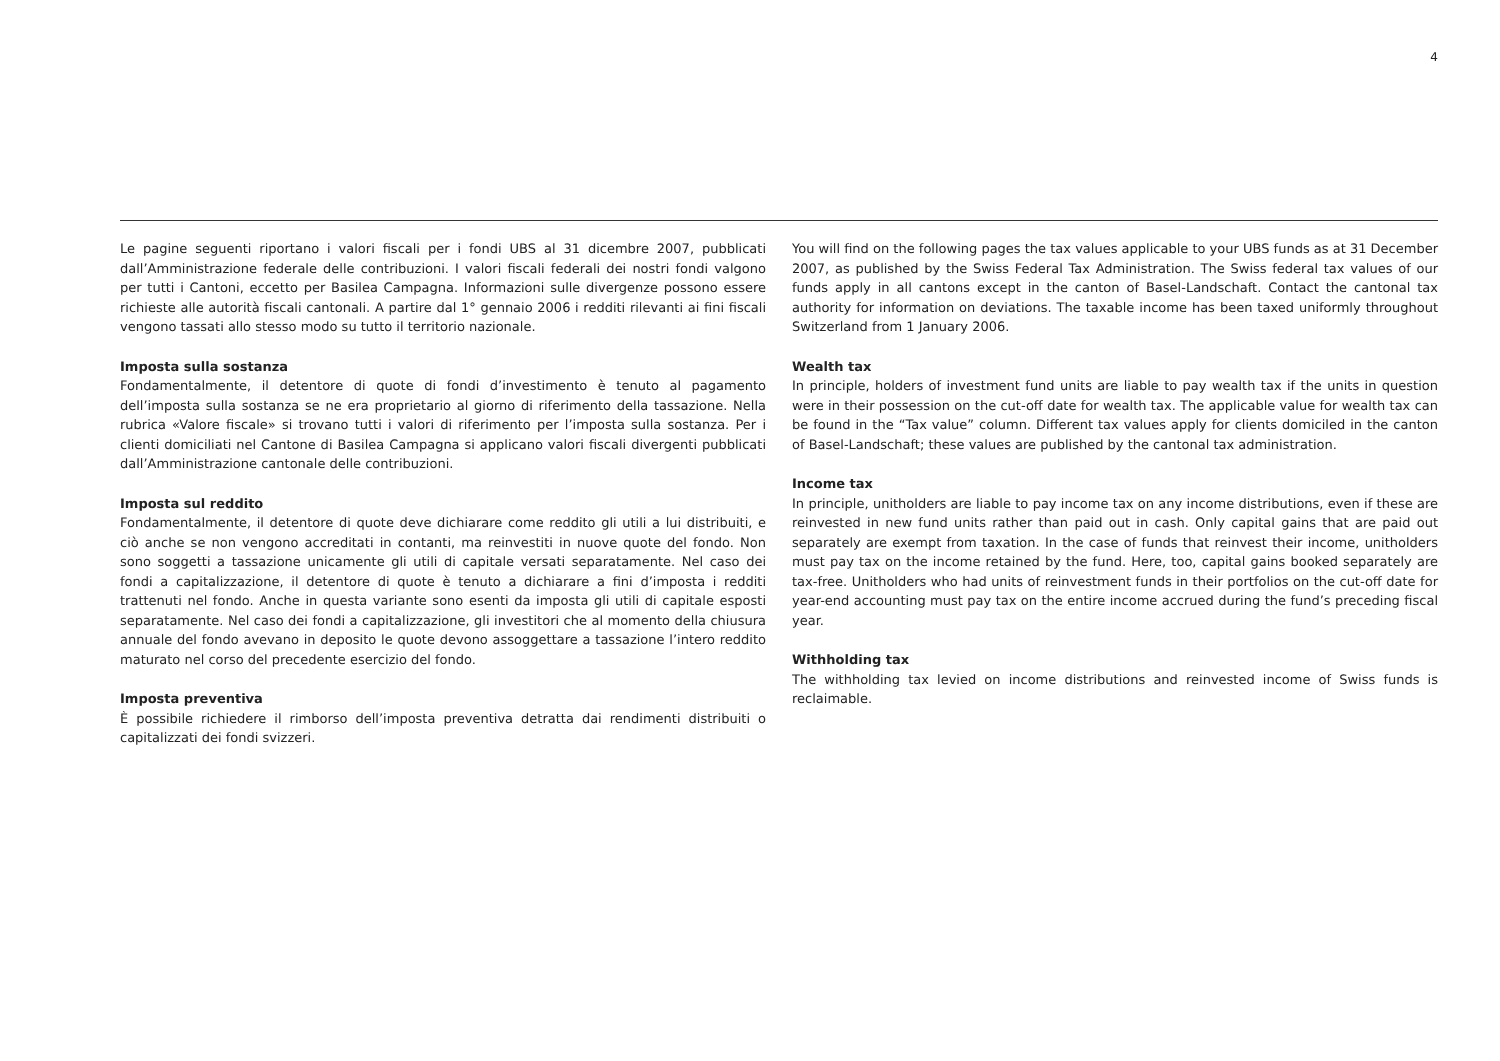4
Le pagine seguenti riportano i valori fiscali per i fondi UBS al 31 dicembre 2007, pubblicati dall’Amministrazione federale delle contribuzioni. I valori fiscali federali dei nostri fondi valgono per tutti i Cantoni, eccetto per Basilea Campagna. Informazioni sulle divergenze possono essere richieste alle autorità fiscali cantonali. A partire dal 1° gennaio 2006 i redditi rilevanti ai fini fiscali vengono tassati allo stesso modo su tutto il territorio nazionale.
Imposta sulla sostanza
Fondamentalmente, il detentore di quote di fondi d’investimento è tenuto al pagamento dell’imposta sulla sostanza se ne era proprietario al giorno di riferimento della tassazione. Nella rubrica «Valore fiscale» si trovano tutti i valori di riferimento per l’imposta sulla sostanza. Per i clienti domiciliati nel Cantone di Basilea Campagna si applicano valori fiscali divergenti pubblicati dall’Amministrazione cantonale delle contribuzioni.
Imposta sul reddito
Fondamentalmente, il detentore di quote deve dichiarare come reddito gli utili a lui distribuiti, e ciò anche se non vengono accreditati in contanti, ma reinvestiti in nuove quote del fondo. Non sono soggetti a tassazione unicamente gli utili di capitale versati separatamente. Nel caso dei fondi a capitalizzazione, il detentore di quote è tenuto a dichiarare a fini d’imposta i redditi trattenuti nel fondo. Anche in questa variante sono esenti da imposta gli utili di capitale esposti separatamente. Nel caso dei fondi a capitalizzazione, gli investitori che al momento della chiusura annuale del fondo avevano in deposito le quote devono assoggettare a tassazione l’intero reddito maturato nel corso del precedente esercizio del fondo.
Imposta preventiva
È possibile richiedere il rimborso dell’imposta preventiva detratta dai rendimenti distribuiti o capitalizzati dei fondi svizzeri.
You will find on the following pages the tax values applicable to your UBS funds as at 31 December 2007, as published by the Swiss Federal Tax Administration. The Swiss federal tax values of our funds apply in all cantons except in the canton of Basel-Landschaft. Contact the cantonal tax authority for information on deviations. The taxable income has been taxed uniformly throughout Switzerland from 1 January 2006.
Wealth tax
In principle, holders of investment fund units are liable to pay wealth tax if the units in question were in their possession on the cut-off date for wealth tax. The applicable value for wealth tax can be found in the “Tax value” column. Different tax values apply for clients domiciled in the canton of Basel-Landschaft; these values are published by the cantonal tax administration.
Income tax
In principle, unitholders are liable to pay income tax on any income distributions, even if these are reinvested in new fund units rather than paid out in cash. Only capital gains that are paid out separately are exempt from taxation. In the case of funds that reinvest their income, unitholders must pay tax on the income retained by the fund. Here, too, capital gains booked separately are tax-free. Unitholders who had units of reinvestment funds in their portfolios on the cut-off date for year-end accounting must pay tax on the entire income accrued during the fund’s preceding fiscal year.
Withholding tax
The withholding tax levied on income distributions and reinvested income of Swiss funds is reclaimable.